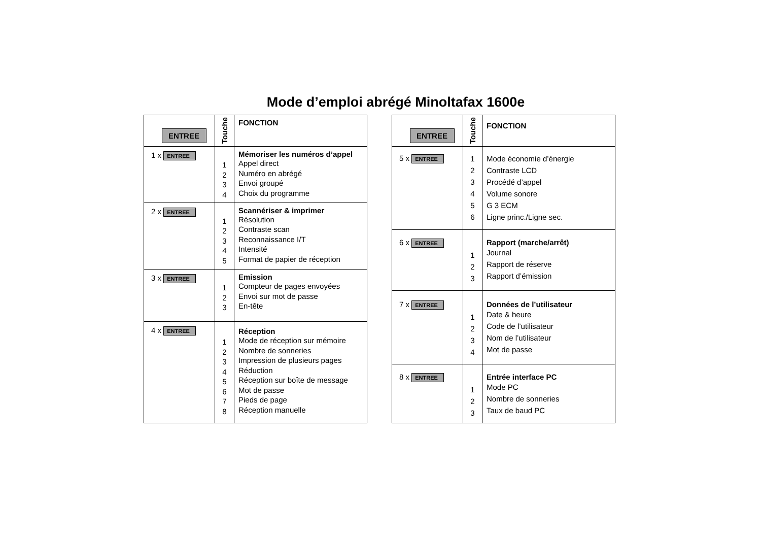Mode d’emploi abrégé Minoltafax 1600e
| ENTREE | Touche | FONCTION |
| --- | --- | --- |
| 1 x ENTREE | 1 2 3 4 | Mémoriser les numéros d’appel Appel direct Numéro en abrégé Envoi groupé Choix du programme |
| 2 x ENTREE | 1 2 3 4 5 | Scannériser & imprimer Résolution Contraste scan Reconnaissance I/T Intensité Format de papier de réception |
| 3 x ENTREE | 1 2 3 | Emission Compteur de pages envoyées Envoi sur mot de passe En-tête |
| 4 x ENTREE | 1 2 3 4 5 6 7 8 | Réception Mode de réception sur mémoire Nombre de sonneries Impression de plusieurs pages Réduction Réception sur boîte de message Mot de passe Pieds de page Réception manuelle |
| ENTREE | Touche | FONCTION |
| --- | --- | --- |
| 5 x ENTREE | 1 2 3 4 5 6 | Mode économie d’énergie Contraste LCD Procédé d’appel Volume sonore G 3 ECM Ligne princ./Ligne sec. |
| 6 x ENTREE | 1 2 3 | Rapport (marche/arrêt) Journal Rapport de réserve Rapport d’émission |
| 7 x ENTREE | 1 2 3 4 | Données de l’utilisateur Date & heure Code de l’utilisateur Nom de l’utilisateur Mot de passe |
| 8 x ENTREE | 1 2 3 | Entrée interface PC Mode PC Nombre de sonneries Taux de baud PC |